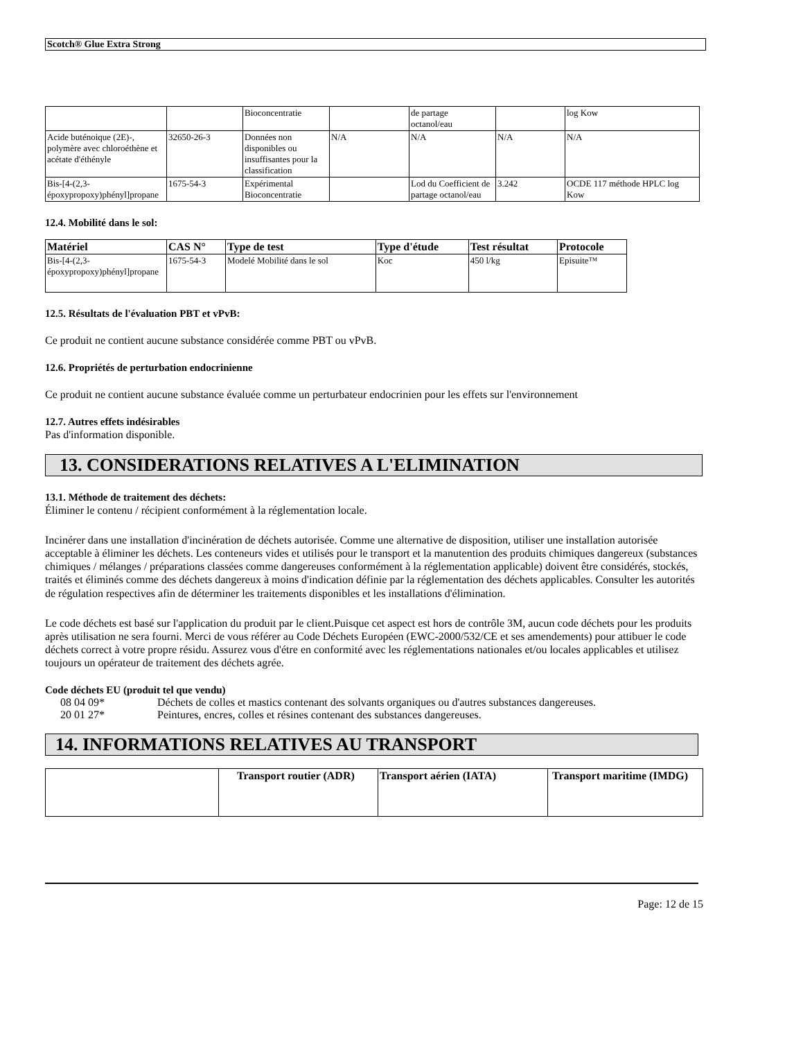Scotch® Glue Extra Strong
| | | Bioconcentratie | | de partage octanol/eau | | log Kow |
| Acide buténoique (2E)-, polymère avec chloroéthène et acétate d'éthényle | 32650-26-3 | Données non disponibles ou insuffisantes pour la classification | N/A | N/A | N/A | N/A |
| Bis-[4-(2,3-époxypropoxy)phényl]propane | 1675-54-3 | Expérimental Bioconcentratie | | Lod du Coefficient de partage octanol/eau | 3.242 | OCDE 117 méthode HPLC log Kow |
12.4. Mobilité dans le sol:
| Matériel | CAS N° | Type de test | Type d'étude | Test résultat | Protocole |
| --- | --- | --- | --- | --- | --- |
| Bis-[4-(2,3-époxypropoxy)phényl]propane | 1675-54-3 | Modelé Mobilité dans le sol | Koc | 450 l/kg | Episuite™ |
12.5. Résultats de l'évaluation PBT et vPvB:
Ce produit ne contient aucune substance considérée comme PBT ou vPvB.
12.6. Propriétés de perturbation endocrinienne
Ce produit ne contient aucune substance évaluée comme un perturbateur endocrinien pour les effets sur l'environnement
12.7. Autres effets indésirables
Pas d'information disponible.
13. CONSIDERATIONS RELATIVES A L'ELIMINATION
13.1. Méthode de traitement des déchets:
Éliminer le contenu / récipient conformément à la réglementation locale.
Incinérer dans une installation d'incinération de déchets autorisée. Comme une alternative de disposition, utiliser une installation autorisée acceptable à éliminer les déchets. Les conteneurs vides et utilisés pour le transport et la manutention des produits chimiques dangereux (substances chimiques / mélanges / préparations classées comme dangereuses conformément à la réglementation applicable) doivent être considérés, stockés, traités et éliminés comme des déchets dangereux à moins d'indication définie par la réglementation des déchets applicables. Consulter les autorités de régulation respectives afin de déterminer les traitements disponibles et les installations d'élimination.
Le code déchets est basé sur l'application du produit par le client.Puisque cet aspect est hors de contrôle 3M, aucun code déchets pour les produits après utilisation ne sera fourni. Merci de vous référer au Code Déchets Européen (EWC-2000/532/CE et ses amendements) pour attibuer le code déchets correct à votre propre résidu. Assurez vous d'étre en conformité avec les réglementations nationales et/ou locales applicables et utilisez toujours un opérateur de traitement des déchets agrée.
Code déchets EU (produit tel que vendu)
08 04 09* Déchets de colles et mastics contenant des solvants organiques ou d'autres substances dangereuses.
20 01 27* Peintures, encres, colles et résines contenant des substances dangereuses.
14. INFORMATIONS RELATIVES AU TRANSPORT
| | Transport routier (ADR) | Transport aérien (IATA) | Transport maritime (IMDG) |
| --- | --- | --- | --- |
Page: 12 de 15